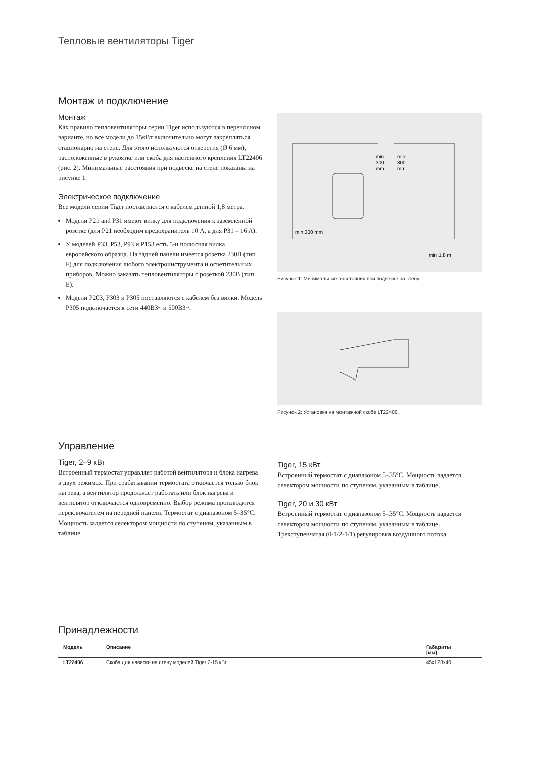Тепловые вентиляторы Tiger
Монтаж и подключение
Монтаж
Как правило тепловентиляторы серии Tiger используются в переносном варианте, но все модели до 15кВт включительно могут закрепляться стационарно на стене. Для этого используются отверстия (Ø 6 мм), расположенные в рукоятке или скоба для настенного крепления LT22406 (рис. 2). Минимальные расстояния при подвеске на стене показаны на рисунке 1.
Электрическое подключение
Все модели серии Tiger поставляются с кабелем длиной 1,8 метра.
Модели P21 and P31 имеют вилку для подключения к заземленной розетке (для P21 необходим предохранитель 10 A, а для P31 – 16 A).
У моделей P33, P53, P93 и P153 есть 5-и полюсная вилка европейского образца. На задней панели имеется розетка 230В (тип F) для подключения любого электроинструмента и осветительных приборов. Можно заказать тепловентиляторы с розеткой 230В (тип E).
Модели P203, P303 и P305 поставляются с кабелем без вилки. Модель P305 подключается к сети 440В3~ и 500В3~.
min
300
mm
min
300
mm
min 300 mm
min 1,8 m
Рисунок 1: Минимальные расстояния при подвеске на стену.
Рисунок 2: Установка на монтажной скобе LT22406.
Управление
Tiger, 2–9 кВт
Встроенный термостат управляет работой вентилятора и блока нагрева в двух режимах. При срабатывании термостата откючается только блок нагрева, а вентилятор продолжает работать или блок нагрева и вентилятор отключаются одновременно. Выбор режима производится переключателем на передней панели. Термостат с диапазоном 5–35°C. Мощность задается селектором мощности по ступеням, указанным в таблице.
Tiger, 15 кВт
Встроенный термостат с диапазоном 5–35°C. Мощность задается селектором мощности по ступеням, указанным в таблице.
Tiger, 20 и 30 кВт
Встроенный термостат с диапазоном 5–35°C. Мощность задается селектором мощности по ступеням, указанным в таблице. Трехступенчатая (0-1/2-1/1) регулировка воздушного потока.
Принадлежности
| Модель | Описание | Габариты [мм] |
| --- | --- | --- |
| LT22406 | Скоба для навески на стену моделей Tiger 2-15 кВт. | 45x128x40 |